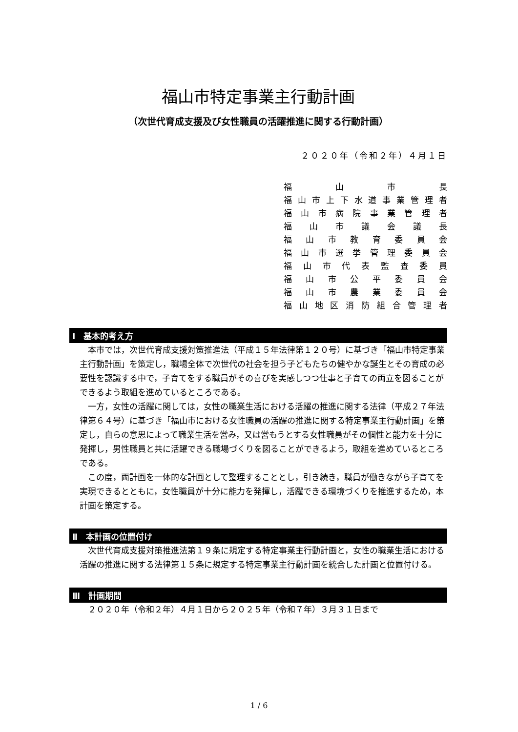福山市特定事業主行動計画
（次世代育成支援及び女性職員の活躍推進に関する行動計画）
２０２０年（令和２年）４月１日
福 山 市 長
福山市上下水道事業管理者
福山市病院事業管理者
福山市議会議長
福山市教育委員会
福山市選挙管理委員会
福山市代表監査委員
福山市公平委員会
福山市農業委員会
福山地区消防組合管理者
Ⅰ　基本的考え方
本市では，次世代育成支援対策推進法（平成１５年法律第１２０号）に基づき「福山市特定事業主行動計画」を策定し，職場全体で次世代の社会を担う子どもたちの健やかな誕生とその育成の必要性を認識する中で，子育てをする職員がその喜びを実感しつつ仕事と子育ての両立を図ることができるよう取組を進めているところである。
一方，女性の活躍に関しては，女性の職業生活における活躍の推進に関する法律（平成２７年法律第６４号）に基づき「福山市における女性職員の活躍の推進に関する特定事業主行動計画」を策定し，自らの意思によって職業生活を営み，又は営もうとする女性職員がその個性と能力を十分に発揮し，男性職員と共に活躍できる職場づくりを図ることができるよう，取組を進めているところである。
この度，両計画を一体的な計画として整理することとし，引き続き，職員が働きながら子育てを実現できるとともに，女性職員が十分に能力を発揮し，活躍できる環境づくりを推進するため，本計画を策定する。
Ⅱ　本計画の位置付け
次世代育成支援対策推進法第１９条に規定する特定事業主行動計画と，女性の職業生活における活躍の推進に関する法律第１５条に規定する特定事業主行動計画を統合した計画と位置付ける。
Ⅲ　計画期間
２０２０年（令和２年）４月１日から２０２５年（令和７年）３月３１日まで
1 / 6